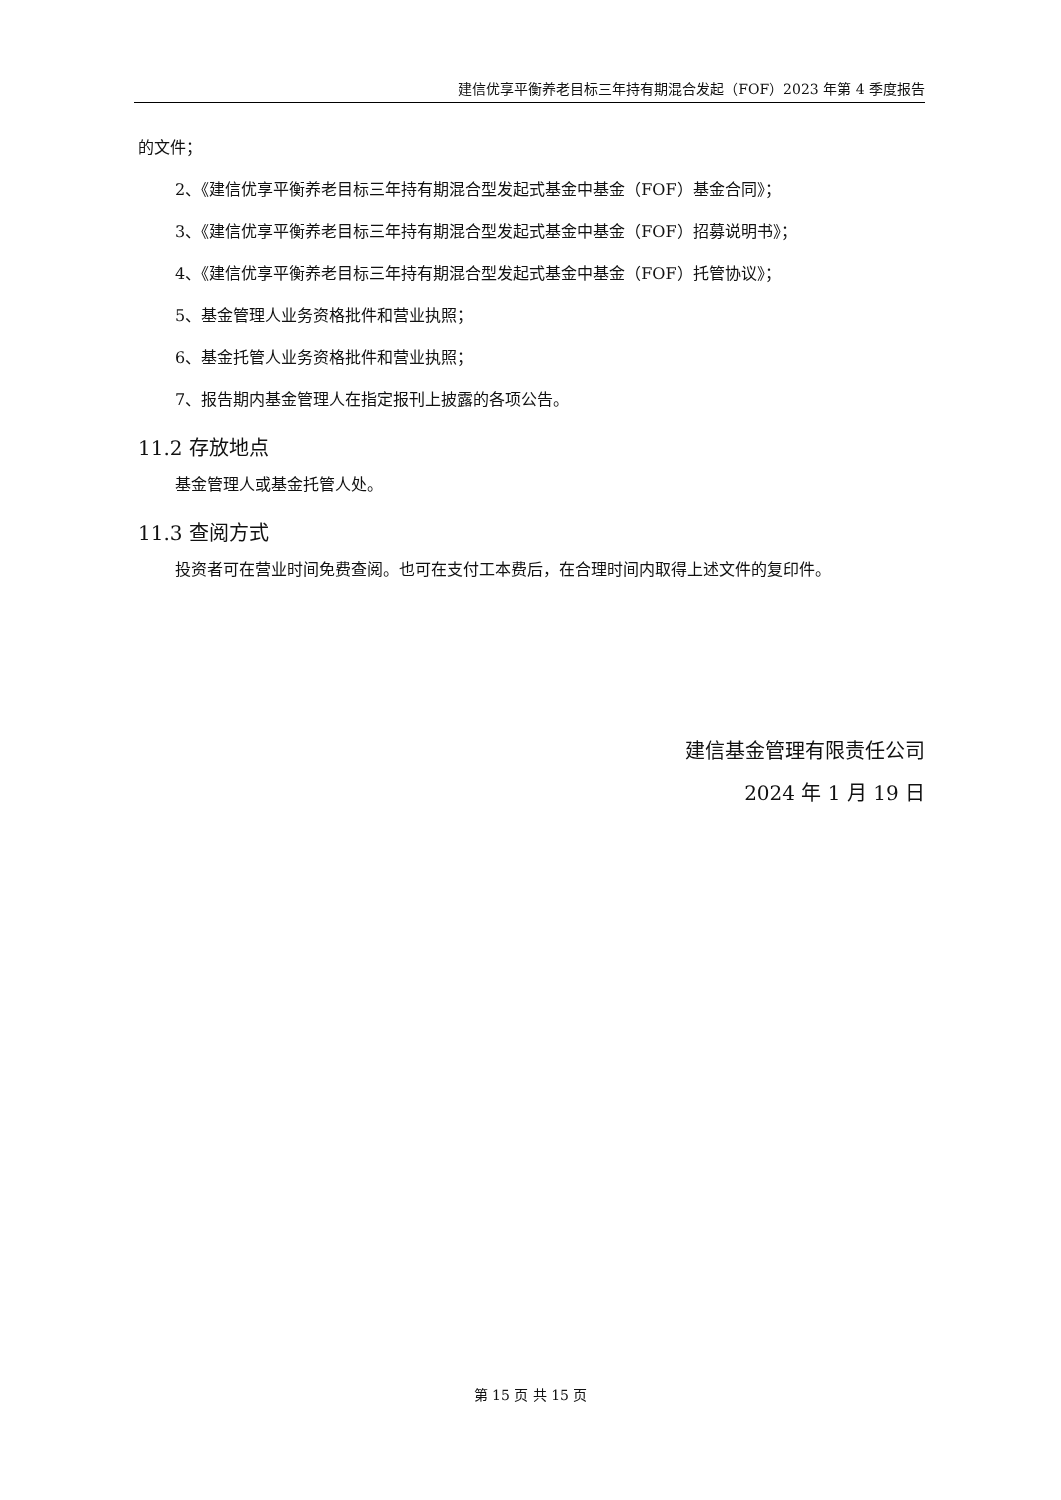建信优享平衡养老目标三年持有期混合发起（FOF）2023 年第 4 季度报告
的文件；
2、《建信优享平衡养老目标三年持有期混合型发起式基金中基金（FOF）基金合同》；
3、《建信优享平衡养老目标三年持有期混合型发起式基金中基金（FOF）招募说明书》；
4、《建信优享平衡养老目标三年持有期混合型发起式基金中基金（FOF）托管协议》；
5、基金管理人业务资格批件和营业执照；
6、基金托管人业务资格批件和营业执照；
7、报告期内基金管理人在指定报刊上披露的各项公告。
11.2 存放地点
基金管理人或基金托管人处。
11.3 查阅方式
投资者可在营业时间免费查阅。也可在支付工本费后，在合理时间内取得上述文件的复印件。
建信基金管理有限责任公司
2024 年 1 月 19 日
第 15 页 共 15 页